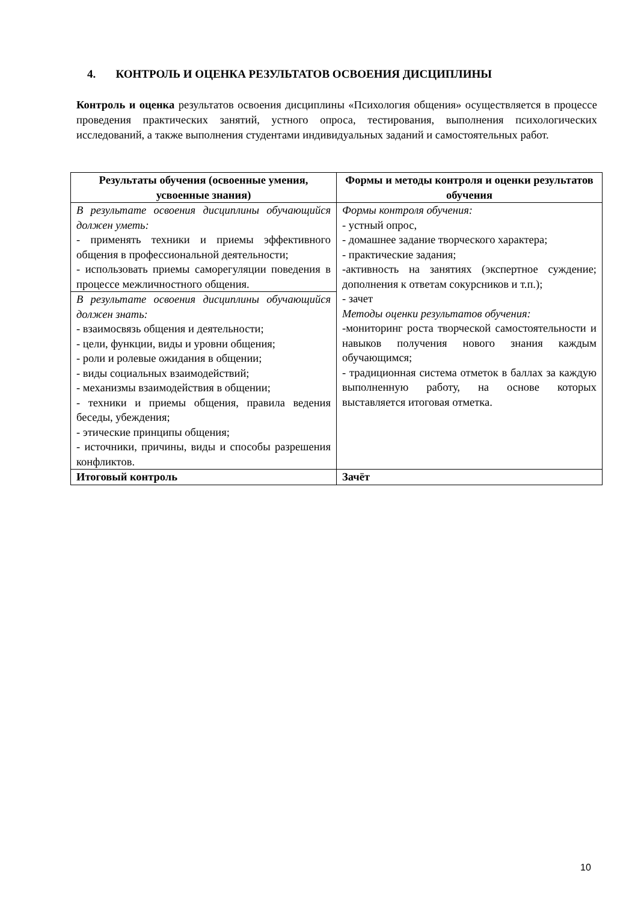4. КОНТРОЛЬ И ОЦЕНКА РЕЗУЛЬТАТОВ ОСВОЕНИЯ ДИСЦИПЛИНЫ
Контроль и оценка результатов освоения дисциплины «Психология общения» осуществляется в процессе проведения практических занятий, устного опроса, тестирования, выполнения психологических исследований, а также выполнения студентами индивидуальных заданий и самостоятельных работ.
| Результаты обучения (освоенные умения, усвоенные знания) | Формы и методы контроля и оценки результатов обучения |
| --- | --- |
| В результате освоения дисциплины обучающийся должен уметь: - применять техники и приемы эффективного общения в профессиональной деятельности; - использовать приемы саморегуляции поведения в процессе межличностного общения. | Формы контроля обучения: - устный опрос, - домашнее задание творческого характера; - практические задания; -активность на занятиях (экспертное суждение; дополнения к ответам сокурсников и т.п.); - зачет Методы оценки результатов обучения: -мониторинг роста творческой самостоятельности и навыков получения нового знания каждым обучающимся; - традиционная система отметок в баллах за каждую выполненную работу, на основе которых выставляется итоговая отметка. |
| В результате освоения дисциплины обучающийся должен знать: - взаимосвязь общения и деятельности; - цели, функции, виды и уровни общения; - роли и ролевые ожидания в общении; - виды социальных взаимодействий; - механизмы взаимодействия в общении; - техники и приемы общения, правила ведения беседы, убеждения; - этические принципы общения; - источники, причины, виды и способы разрешения конфликтов. | |
| Итоговый контроль | Зачёт |
10